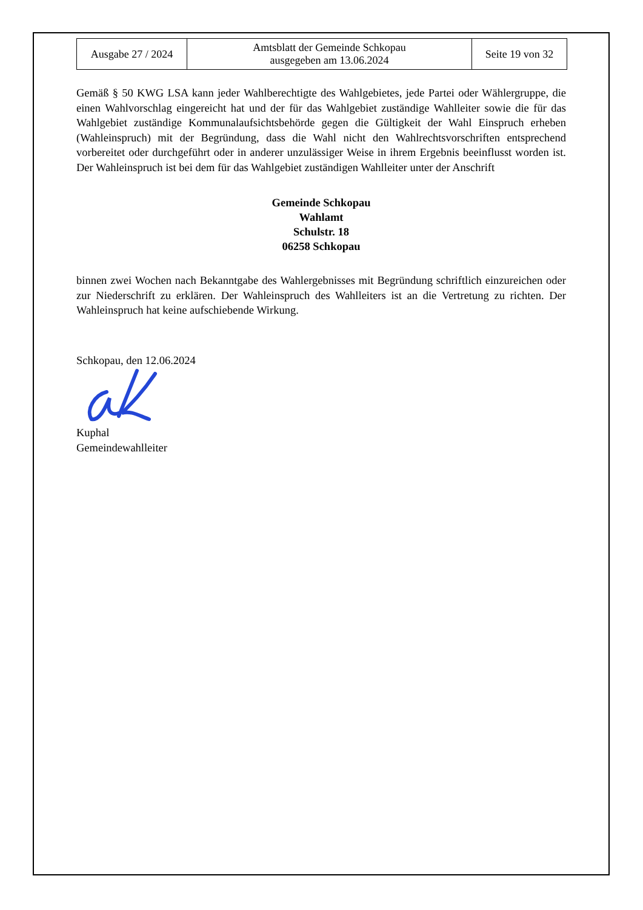| Ausgabe 27 / 2024 | Amtsblatt der Gemeinde Schkopau ausgegeben am 13.06.2024 | Seite 19 von 32 |
Gemäß § 50 KWG LSA kann jeder Wahlberechtigte des Wahlgebietes, jede Partei oder Wählergruppe, die einen Wahlvorschlag eingereicht hat und der für das Wahlgebiet zuständige Wahlleiter sowie die für das Wahlgebiet zuständige Kommunalaufsichtsbehörde gegen die Gültigkeit der Wahl Einspruch erheben (Wahleinspruch) mit der Begründung, dass die Wahl nicht den Wahlrechtsvorschriften entsprechend vorbereitet oder durchgeführt oder in anderer unzulässiger Weise in ihrem Ergebnis beeinflusst worden ist. Der Wahleinspruch ist bei dem für das Wahlgebiet zuständigen Wahlleiter unter der Anschrift
Gemeinde Schkopau
Wahlamt
Schulstr. 18
06258 Schkopau
binnen zwei Wochen nach Bekanntgabe des Wahlergebnisses mit Begründung schriftlich einzureichen oder zur Niederschrift zu erklären. Der Wahleinspruch des Wahlleiters ist an die Vertretung zu richten. Der Wahleinspruch hat keine aufschiebende Wirkung.
Schkopau, den 12.06.2024
Kuphal
Gemeindewahlleiter